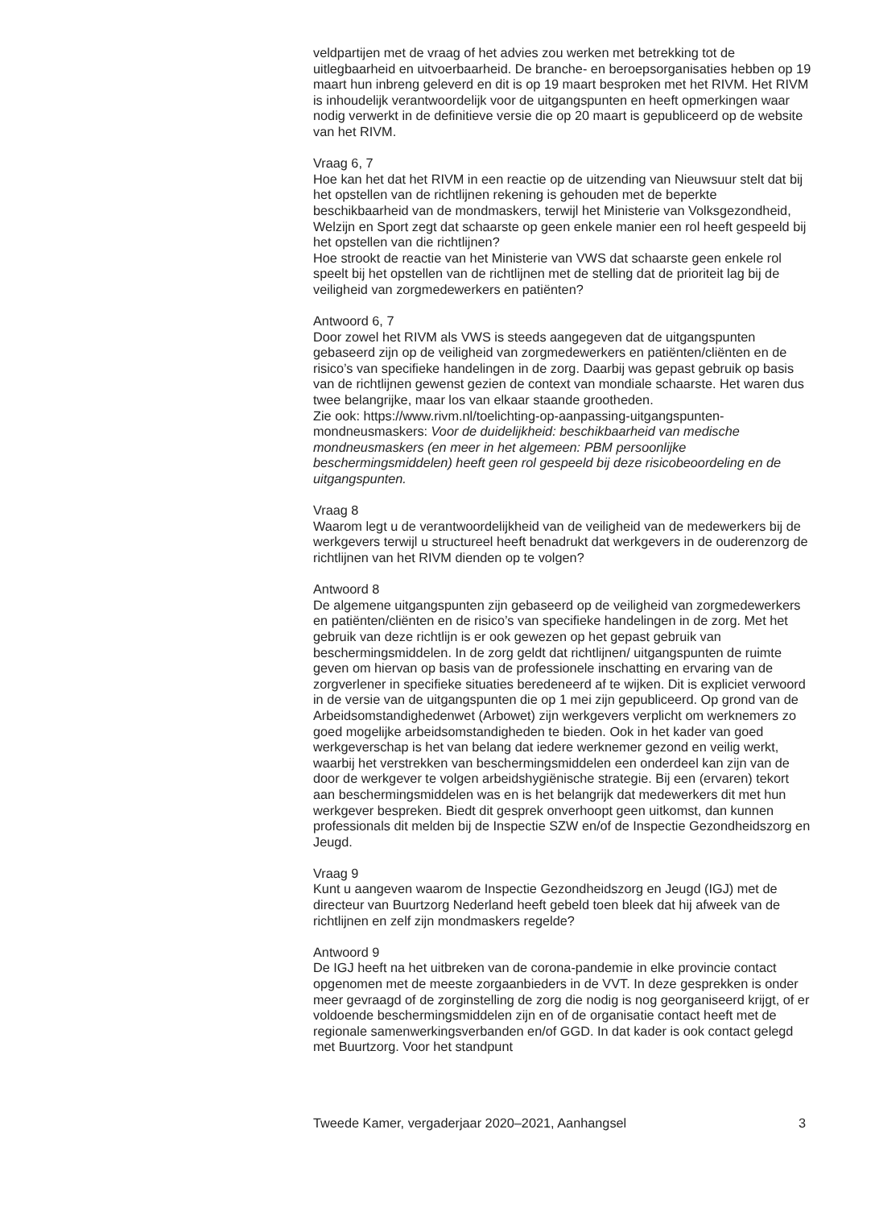veldpartijen met de vraag of het advies zou werken met betrekking tot de uitlegbaarheid en uitvoerbaarheid. De branche- en beroepsorganisaties hebben op 19 maart hun inbreng geleverd en dit is op 19 maart besproken met het RIVM. Het RIVM is inhoudelijk verantwoordelijk voor de uitgangspunten en heeft opmerkingen waar nodig verwerkt in de definitieve versie die op 20 maart is gepubliceerd op de website van het RIVM.
Vraag 6, 7
Hoe kan het dat het RIVM in een reactie op de uitzending van Nieuwsuur stelt dat bij het opstellen van de richtlijnen rekening is gehouden met de beperkte beschikbaarheid van de mondmaskers, terwijl het Ministerie van Volksgezondheid, Welzijn en Sport zegt dat schaarste op geen enkele manier een rol heeft gespeeld bij het opstellen van die richtlijnen?
Hoe strookt de reactie van het Ministerie van VWS dat schaarste geen enkele rol speelt bij het opstellen van de richtlijnen met de stelling dat de prioriteit lag bij de veiligheid van zorgmedewerkers en patiënten?
Antwoord 6, 7
Door zowel het RIVM als VWS is steeds aangegeven dat de uitgangspunten gebaseerd zijn op de veiligheid van zorgmedewerkers en patiënten/cliënten en de risico’s van specifieke handelingen in de zorg. Daarbij was gepast gebruik op basis van de richtlijnen gewenst gezien de context van mondiale schaarste. Het waren dus twee belangrijke, maar los van elkaar staande grootheden.
Zie ook: https://www.rivm.nl/toelichting-op-aanpassing-uitgangspunten-mondneusmaskers: Voor de duidelijkheid: beschikbaarheid van medische mondneusmaskers (en meer in het algemeen: PBM persoonlijke beschermingsmiddelen) heeft geen rol gespeeld bij deze risicobeoordeling en de uitgangspunten.
Vraag 8
Waarom legt u de verantwoordelijkheid van de veiligheid van de medewerkers bij de werkgevers terwijl u structureel heeft benadrukt dat werkgevers in de ouderenzorg de richtlijnen van het RIVM dienden op te volgen?
Antwoord 8
De algemene uitgangspunten zijn gebaseerd op de veiligheid van zorgmedewerkers en patiënten/cliënten en de risico’s van specifieke handelingen in de zorg. Met het gebruik van deze richtlijn is er ook gewezen op het gepast gebruik van beschermingsmiddelen. In de zorg geldt dat richtlijnen/ uitgangspunten de ruimte geven om hiervan op basis van de professionele inschatting en ervaring van de zorgverlener in specifieke situaties beredeneerd af te wijken. Dit is expliciet verwoord in de versie van de uitgangspunten die op 1 mei zijn gepubliceerd. Op grond van de Arbeidsomstandighedenwet (Arbowet) zijn werkgevers verplicht om werknemers zo goed mogelijke arbeidsomstandigheden te bieden. Ook in het kader van goed werkgeverschap is het van belang dat iedere werknemer gezond en veilig werkt, waarbij het verstrekken van beschermingsmiddelen een onderdeel kan zijn van de door de werkgever te volgen arbeidshygiënische strategie. Bij een (ervaren) tekort aan beschermingsmiddelen was en is het belangrijk dat medewerkers dit met hun werkgever bespreken. Biedt dit gesprek onverhoopt geen uitkomst, dan kunnen professionals dit melden bij de Inspectie SZW en/of de Inspectie Gezondheidszorg en Jeugd.
Vraag 9
Kunt u aangeven waarom de Inspectie Gezondheidszorg en Jeugd (IGJ) met de directeur van Buurtzorg Nederland heeft gebeld toen bleek dat hij afweek van de richtlijnen en zelf zijn mondmaskers regelde?
Antwoord 9
De IGJ heeft na het uitbreken van de corona-pandemie in elke provincie contact opgenomen met de meeste zorgaanbieders in de VVT. In deze gesprekken is onder meer gevraagd of de zorginstelling de zorg die nodig is nog georganiseerd krijgt, of er voldoende beschermingsmiddelen zijn en of de organisatie contact heeft met de regionale samenwerkingsverbanden en/of GGD. In dat kader is ook contact gelegd met Buurtzorg. Voor het standpunt
Tweede Kamer, vergaderjaar 2020–2021, Aanhangsel 3